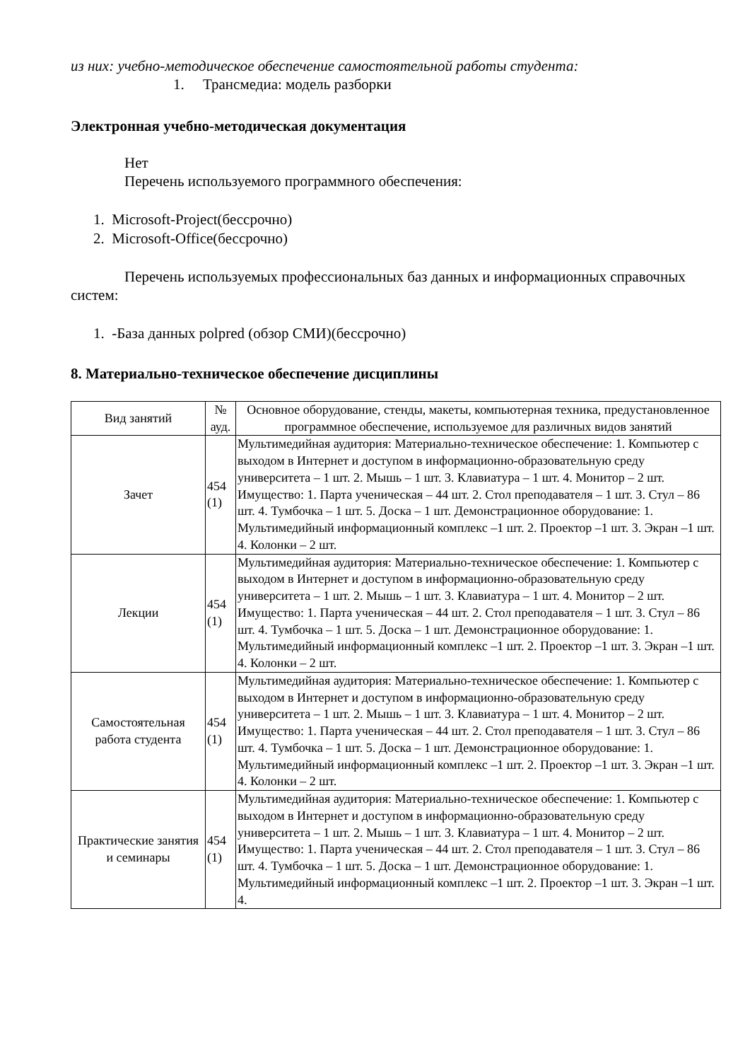из них: учебно-методическое обеспечение самостоятельной работы студента:
1. Трансмедиа: модель разборки
Электронная учебно-методическая документация
Нет
Перечень используемого программного обеспечения:
1. Microsoft-Project(бессрочно)
2. Microsoft-Office(бессрочно)
Перечень используемых профессиональных баз данных и информационных справочных систем:
1. -База данных polpred (обзор СМИ)(бессрочно)
8. Материально-техническое обеспечение дисциплины
| Вид занятий | № ауд. | Основное оборудование, стенды, макеты, компьютерная техника, предустановленное программное обеспечение, используемое для различных видов занятий |
| --- | --- | --- |
| Зачет | 454 (1) | Мультимедийная аудитория: Материально-техническое обеспечение: 1. Компьютер с выходом в Интернет и доступом в информационно-образовательную среду университета – 1 шт. 2. Мышь – 1 шт. 3. Клавиатура – 1 шт. 4. Монитор – 2 шт. Имущество: 1. Парта ученическая – 44 шт. 2. Стол преподавателя – 1 шт. 3. Стул – 86 шт. 4. Тумбочка – 1 шт. 5. Доска – 1 шт. Демонстрационное оборудование: 1. Мультимедийный информационный комплекс –1 шт. 2. Проектор –1 шт. 3. Экран –1 шт. 4. Колонки – 2 шт. |
| Лекции | 454 (1) | Мультимедийная аудитория: Материально-техническое обеспечение: 1. Компьютер с выходом в Интернет и доступом в информационно-образовательную среду университета – 1 шт. 2. Мышь – 1 шт. 3. Клавиатура – 1 шт. 4. Монитор – 2 шт. Имущество: 1. Парта ученическая – 44 шт. 2. Стол преподавателя – 1 шт. 3. Стул – 86 шт. 4. Тумбочка – 1 шт. 5. Доска – 1 шт. Демонстрационное оборудование: 1. Мультимедийный информационный комплекс –1 шт. 2. Проектор –1 шт. 3. Экран –1 шт. 4. Колонки – 2 шт. |
| Самостоятельная работа студента | 454 (1) | Мультимедийная аудитория: Материально-техническое обеспечение: 1. Компьютер с выходом в Интернет и доступом в информационно-образовательную среду университета – 1 шт. 2. Мышь – 1 шт. 3. Клавиатура – 1 шт. 4. Монитор – 2 шт. Имущество: 1. Парта ученическая – 44 шт. 2. Стол преподавателя – 1 шт. 3. Стул – 86 шт. 4. Тумбочка – 1 шт. 5. Доска – 1 шт. Демонстрационное оборудование: 1. Мультимедийный информационный комплекс –1 шт. 2. Проектор –1 шт. 3. Экран –1 шт. 4. Колонки – 2 шт. |
| Практические занятия и семинары | 454 (1) | Мультимедийная аудитория: Материально-техническое обеспечение: 1. Компьютер с выходом в Интернет и доступом в информационно-образовательную среду университета – 1 шт. 2. Мышь – 1 шт. 3. Клавиатура – 1 шт. 4. Монитор – 2 шт. Имущество: 1. Парта ученическая – 44 шт. 2. Стол преподавателя – 1 шт. 3. Стул – 86 шт. 4. Тумбочка – 1 шт. 5. Доска – 1 шт. Демонстрационное оборудование: 1. Мультимедийный информационный комплекс –1 шт. 2. Проектор –1 шт. 3. Экран –1 шт. 4. |